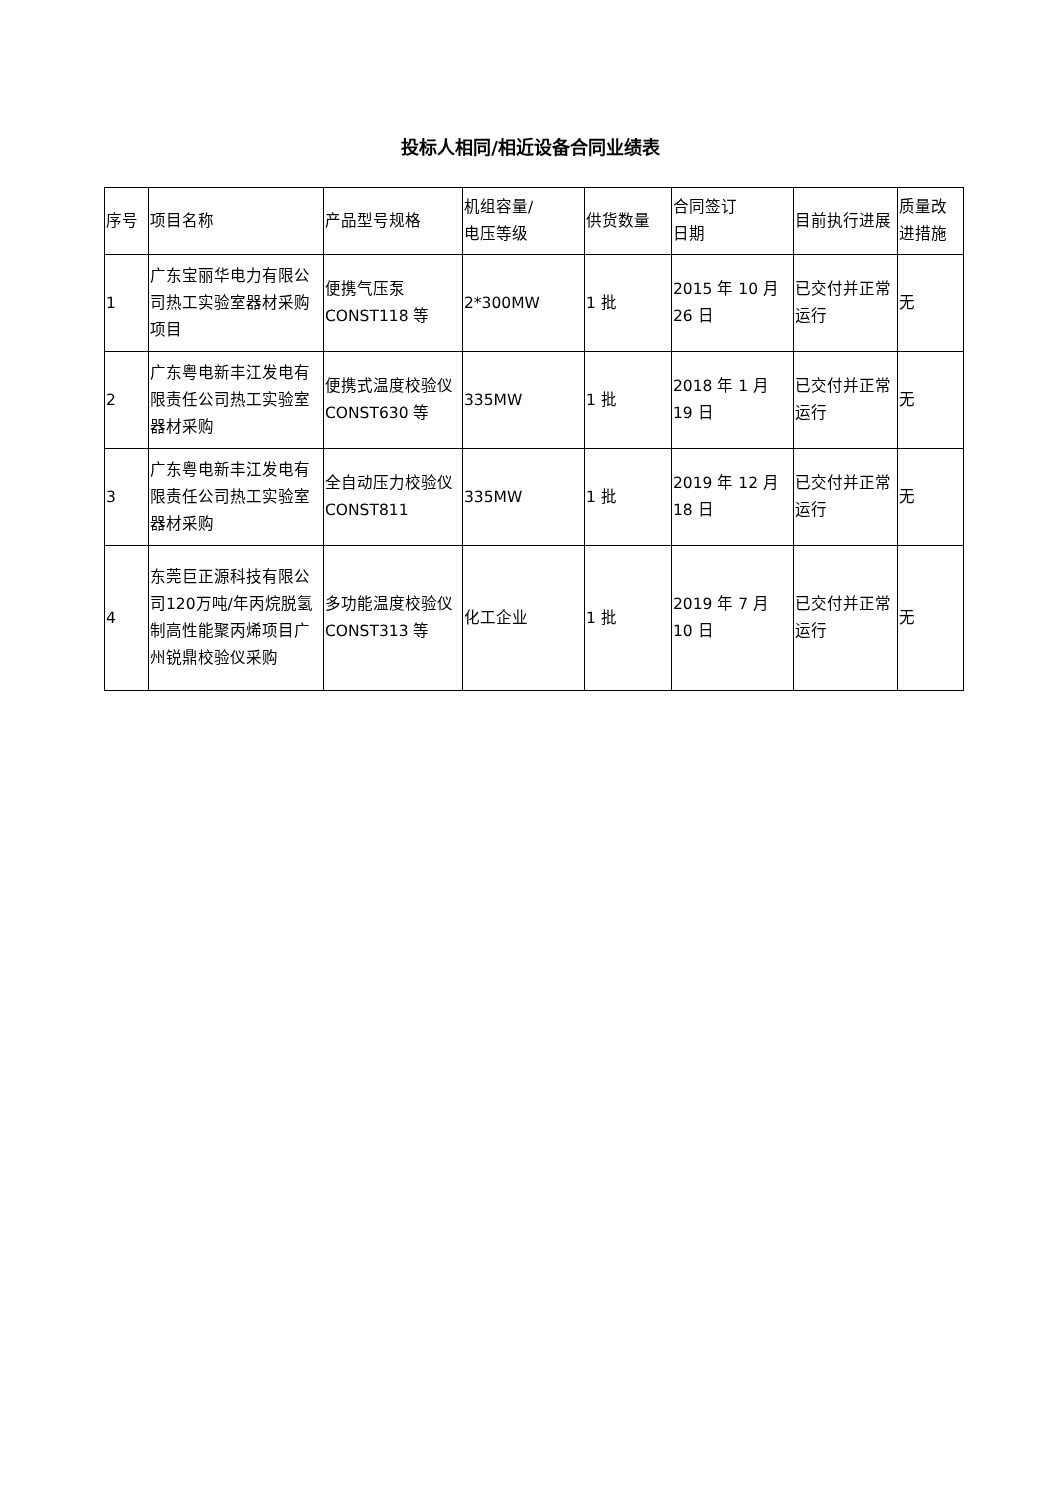投标人相同/相近设备合同业绩表
| 序号 | 项目名称 | 产品型号规格 | 机组容量/ 电压等级 | 供货数量 | 合同签订 日期 | 目前执行进展 | 质量改进措施 |
| 1 | 广东宝丽华电力有限公司热工实验室器材采购项目 | 便携气压泵 CONST118 等 | 2*300MW | 1 批 | 2015 年 10 月 26 日 | 已交付并正常运行 | 无 |
| 2 | 广东粤电新丰江发电有限责任公司热工实验室器材采购 | 便携式温度校验仪 CONST630 等 | 335MW | 1 批 | 2018 年 1 月 19 日 | 已交付并正常运行 | 无 |
| 3 | 广东粤电新丰江发电有限责任公司热工实验室器材采购 | 全自动压力校验仪 CONST811 | 335MW | 1 批 | 2019 年 12 月 18 日 | 已交付并正常运行 | 无 |
| 4 | 东莞巨正源科技有限公司120万吨/年丙烷脱氢制高性能聚丙烯项目广州锐鼎校验仪采购 | 多功能温度校验仪 CONST313 等 | 化工企业 | 1 批 | 2019 年 7 月 10 日 | 已交付并正常运行 | 无 |